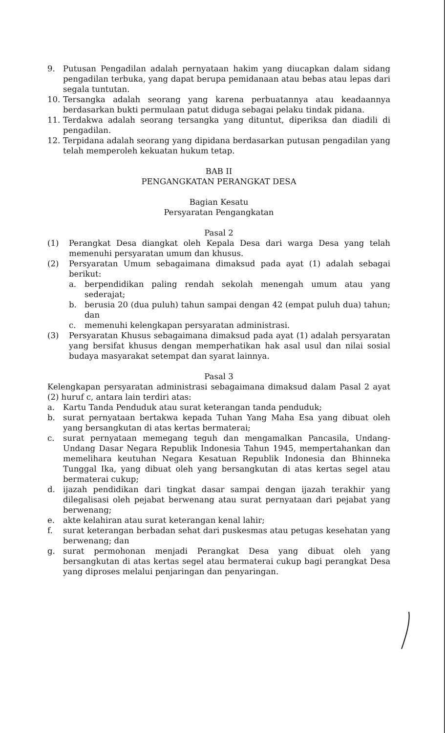9. Putusan Pengadilan adalah pernyataan hakim yang diucapkan dalam sidang pengadilan terbuka, yang dapat berupa pemidanaan atau bebas atau lepas dari segala tuntutan.
10. Tersangka adalah seorang yang karena perbuatannya atau keadaannya berdasarkan bukti permulaan patut diduga sebagai pelaku tindak pidana.
11. Terdakwa adalah seorang tersangka yang dituntut, diperiksa dan diadili di pengadilan.
12. Terpidana adalah seorang yang dipidana berdasarkan putusan pengadilan yang telah memperoleh kekuatan hukum tetap.
BAB II
PENGANGKATAN PERANGKAT DESA
Bagian Kesatu
Persyaratan Pengangkatan
Pasal 2
(1) Perangkat Desa diangkat oleh Kepala Desa dari warga Desa yang telah memenuhi persyaratan umum dan khusus.
(2) Persyaratan Umum sebagaimana dimaksud pada ayat (1) adalah sebagai berikut:
a. berpendidikan paling rendah sekolah menengah umum atau yang sederajat;
b. berusia 20 (dua puluh) tahun sampai dengan 42 (empat puluh dua) tahun; dan
c. memenuhi kelengkapan persyaratan administrasi.
(3) Persyaratan Khusus sebagaimana dimaksud pada ayat (1) adalah persyaratan yang bersifat khusus dengan memperhatikan hak asal usul dan nilai sosial budaya masyarakat setempat dan syarat lainnya.
Pasal 3
Kelengkapan persyaratan administrasi sebagaimana dimaksud dalam Pasal 2 ayat (2) huruf c, antara lain terdiri atas:
a. Kartu Tanda Penduduk atau surat keterangan tanda penduduk;
b. surat pernyataan bertakwa kepada Tuhan Yang Maha Esa yang dibuat oleh yang bersangkutan di atas kertas bermaterai;
c. surat pernyataan memegang teguh dan mengamalkan Pancasila, Undang-Undang Dasar Negara Republik Indonesia Tahun 1945, mempertahankan dan memelihara keutuhan Negara Kesatuan Republik Indonesia dan Bhinneka Tunggal Ika, yang dibuat oleh yang bersangkutan di atas kertas segel atau bermaterai cukup;
d. ijazah pendidikan dari tingkat dasar sampai dengan ijazah terakhir yang dilegalisasi oleh pejabat berwenang atau surat pernyataan dari pejabat yang berwenang;
e. akte kelahiran atau surat keterangan kenal lahir;
f. surat keterangan berbadan sehat dari puskesmas atau petugas kesehatan yang berwenang; dan
g. surat permohonan menjadi Perangkat Desa yang dibuat oleh yang bersangkutan di atas kertas segel atau bermaterai cukup bagi perangkat Desa yang diproses melalui penjaringan dan penyaringan.